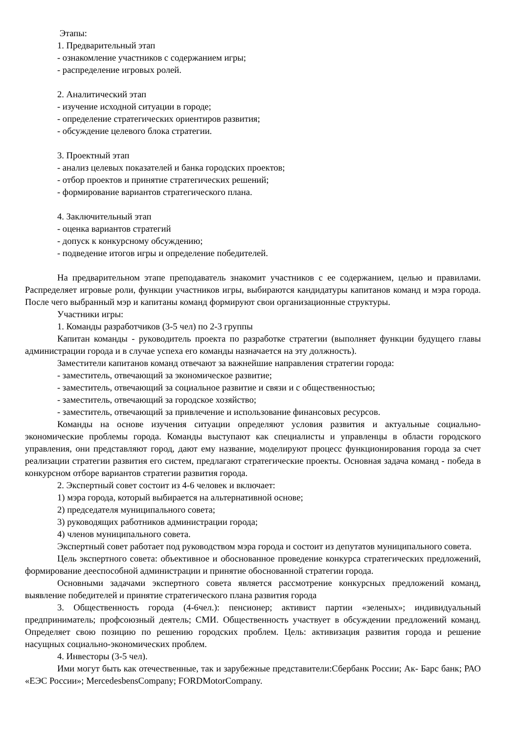Этапы:
1. Предварительный этап
- ознакомление участников с содержанием игры;
- распределение игровых ролей.
2. Аналитический этап
- изучение исходной ситуации в городе;
- определение стратегических ориентиров развития;
- обсуждение целевого блока стратегии.
3. Проектный этап
- анализ целевых показателей и банка городских проектов;
- отбор проектов и принятие стратегических решений;
- формирование вариантов стратегического плана.
4. Заключительный этап
- оценка вариантов стратегий
- допуск к конкурсному обсуждению;
- подведение итогов игры и определение победителей.
На предварительном этапе преподаватель знакомит участников с ее содержанием, целью и правилами. Распределяет игровые роли, функции участников игры, выбираются кандидатуры капитанов команд и мэра города. После чего выбранный мэр и капитаны команд формируют свои организационные структуры.
Участники игры:
1. Команды разработчиков (3-5 чел) по 2-3 группы
Капитан команды - руководитель проекта по разработке стратегии (выполняет функции будущего главы администрации города и в случае успеха его команды назначается на эту должность).
Заместители капитанов команд отвечают за важнейшие направления стратегии города:
- заместитель, отвечающий за экономическое развитие;
- заместитель, отвечающий за социальное развитие и связи и с общественностью;
- заместитель, отвечающий за городское хозяйство;
- заместитель, отвечающий за привлечение и использование финансовых ресурсов.
Команды на основе изучения ситуации определяют условия развития и актуальные социально-экономические проблемы города. Команды выступают как специалисты и управленцы в области городского управления, они представляют город, дают ему название, моделируют процесс функционирования города за счет реализации стратегии развития его систем, предлагают стратегические проекты. Основная задача команд - победа в конкурсном отборе вариантов стратегии развития города.
2. Экспертный совет состоит из 4-6 человек и включает:
1) мэра города, который выбирается на альтернативной основе;
2) председателя муниципального совета;
3) руководящих работников администрации города;
4) членов муниципального совета.
Экспертный совет работает под руководством мэра города и состоит из депутатов муниципального совета.
Цель экспертного совета: объективное и обоснованное проведение конкурса стратегических предложений, формирование дееспособной администрации и принятие обоснованной стратегии города.
Основными задачами экспертного совета является рассмотрение конкурсных предложений команд, выявление победителей и принятие стратегического плана развития города
3. Общественность города (4-6чел.): пенсионер; активист партии «зеленых»; индивидуальный предприниматель; профсоюзный деятель; СМИ. Общественность участвует в обсуждении предложений команд. Определяет свою позицию по решению городских проблем. Цель: активизация развития города и решение насущных социально-экономических проблем.
4. Инвесторы (3-5 чел).
Ими могут быть как отечественные, так и зарубежные представители:Сбербанк России; Ак- Барс банк; РАО «ЕЭС России»; MercedesbensCompany; FORDMotorCompany.